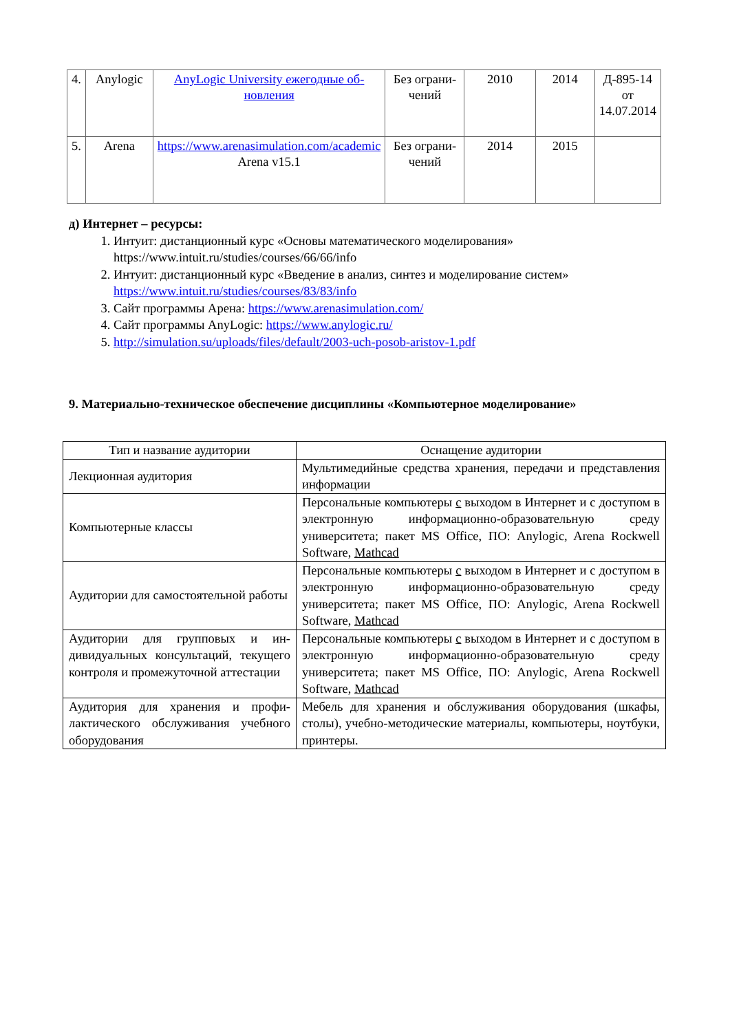| 4. | Anylogic | AnyLogic University ежегодные об­новления | Без ограни­чений | 2010 | 2014 | Д-895-14 от 14.07.2014 |
| 5. | Arena | https://www.arenasimulation.com/academic Arena v15.1 | Без ограни­чений | 2014 | 2015 | |
д) Интернет – ресурсы:
1. Интуит: дистанционный курс «Основы математического моделирования» https://www.intuit.ru/studies/courses/66/66/info
2. Интуит: дистанционный курс «Введение в анализ, синтез и моделирование систем» https://www.intuit.ru/studies/courses/83/83/info
3. Сайт программы Арена: https://www.arenasimulation.com/
4. Сайт программы AnyLogic: https://www.anylogic.ru/
5. http://simulation.su/uploads/files/default/2003-uch-posob-aristov-1.pdf
9. Материально-техническое обеспечение дисциплины «Компьютерное моделирование»
| Тип и название аудитории | Оснащение аудитории |
| Лекционная аудитория | Мультимедийные средства хранения, передачи и пред­ставления информации |
| Компьютерные классы | Персональные компьютеры с выходом в Интернет и с доступом в электронную информационно-образовательную среду университета; пакет MS Office, ПО: Anylogic, Arena Rockwell Software, Mathcad |
| Аудитории для самостоятельной работы | Персональные компьютеры с выходом в Интернет и с доступом в электронную информационно-образовательную среду университета; пакет MS Office, ПО: Anylogic, Arena Rockwell Software, Mathcad |
| Аудитории для групповых и ин­дивидуальных консультаций, те­кущего контроля и промежуточ­ной аттестации | Персональные компьютеры с выходом в Интернет и с доступом в электронную информационно-образовательную среду университета; пакет MS Office, ПО: Anylogic, Arena Rockwell Software, Mathcad |
| Аудитория для хранения и профи­лактического обслуживания учеб­ного оборудования | Мебель для хранения и обслуживания оборудования (шкафы, столы), учебно-методические материалы, ком­пьютеры, ноутбуки, принтеры. |